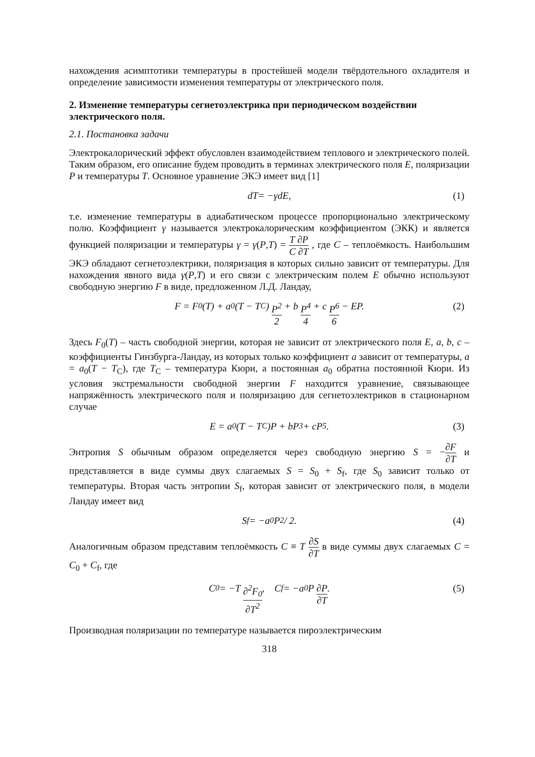нахождения асимптотики температуры в простейшей модели твёрдотельного охладителя и определение зависимости изменения температуры от электрического поля.
2. Изменение температуры сегнетоэлектрика при периодическом воздействии электрического поля.
2.1. Постановка задачи
Электрокалорический эффект обусловлен взаимодействием теплового и электрического полей. Таким образом, его описание будем проводить в терминах электрического поля E, поляризации P и температуры T. Основное уравнение ЭКЭ имеет вид [1]
d T = − γ d E, (1)
т.е. изменение температуры в адиабатическом процессе пропорционально электрическому полю. Коэффициент γ называется электрокалорическим коэффициентом (ЭКК) и является функцией поляризации и температуры γ = γ(P,T) = T ∂P C ∂T , где C – теплоёмкость. Наибольшим ЭКЭ обладают сегнетоэлектрики, поляризация в которых сильно зависит от температуры. Для нахождения явного вида γ(P,T) и его связи с электрическим полем E обычно используют свободную энергию F в виде, предложенном Л.Д. Ландау,
F = F<sub>0</sub>(T) + a<sub>0</sub>(T − T<sub>C</sub>) P<sup>2</sup> 2 + b P<sup>4</sup> 4 + c P<sup>6</sup> 6 − EP. (2)
Здесь F<sub>0</sub>(T) – часть свободной энергии, которая не зависит от электрического поля E, a, b, c – коэффициенты Гинзбурга-Ландау, из которых только коэффициент a зависит от температуры, a = a<sub>0</sub>(T − T<sub>C</sub>), где T<sub>C</sub> – температура Кюри, а постоянная a<sub>0</sub> обратна постоянной Кюри. Из условия экстремальности свободной энергии F находится уравнение, связывающее напряжённость электрического поля и поляризацию для сегнетоэлектриков в стационарном случае
E = a<sub>0</sub>(T − T<sub>C</sub>)P + bP<sup>3</sup> + cP<sup>5</sup>. (3)
Энтропия S обычным образом определяется через свободную энергию S = −∂F ∂T и представляется в виде суммы двух слагаемых S = S<sub>0</sub> + S<sub>f</sub>, где S<sub>0</sub> зависит только от температуры. Вторая часть энтропии S<sub>f</sub>, которая зависит от электрического поля, в модели Ландау имеет вид
S<sub>f</sub> = −a<sub>0</sub>P<sup>2</sup> / 2. (4)
Аналогичным образом представим теплоёмкость C ≡ T ∂S ∂T в виде суммы двух слагаемых C = C<sub>0</sub> + C<sub>f</sub>, где
C<sub>0</sub> = −T ∂<sup>2</sup>F<sub>0</sub> ∂T<sup>2</sup>, C<sub>f</sub> = −a<sub>0</sub>P ∂P ∂T. (5)
Производная поляризации по температуре называется пироэлектрическим
318